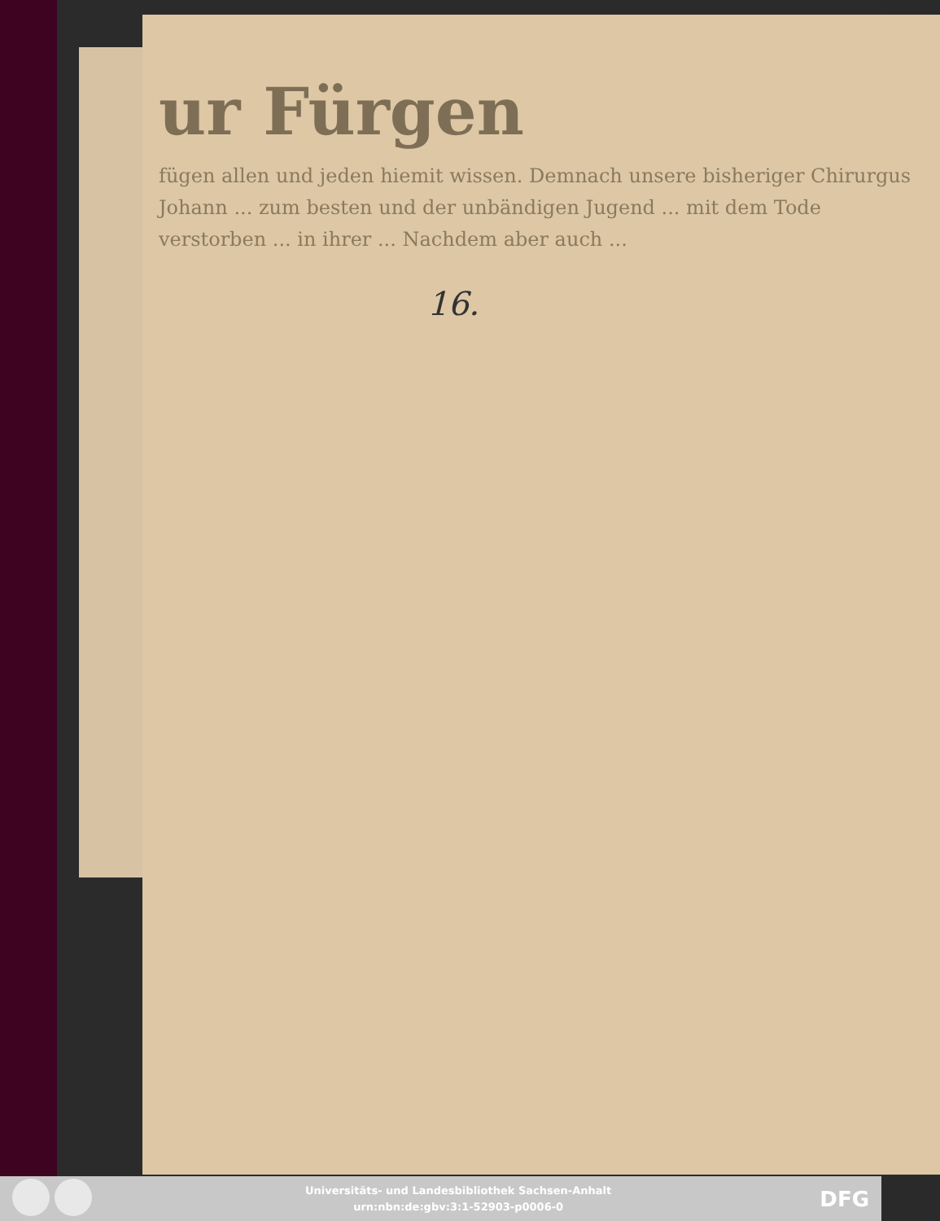ur Fürgen
fügen allen und jeden hiemit wissen. Demnach unsere bisheriger Chirurgus Johann ... zum besten und der unbändigen Jugend ... mit dem Tode verstorben ... in ihrer ... Nachdem aber auch ...
16.
Universitäts- und Landesbibliothek Sachsen-Anhalt
urn:nbn:de:gbv:3:1-52903-p0006-0
DFG